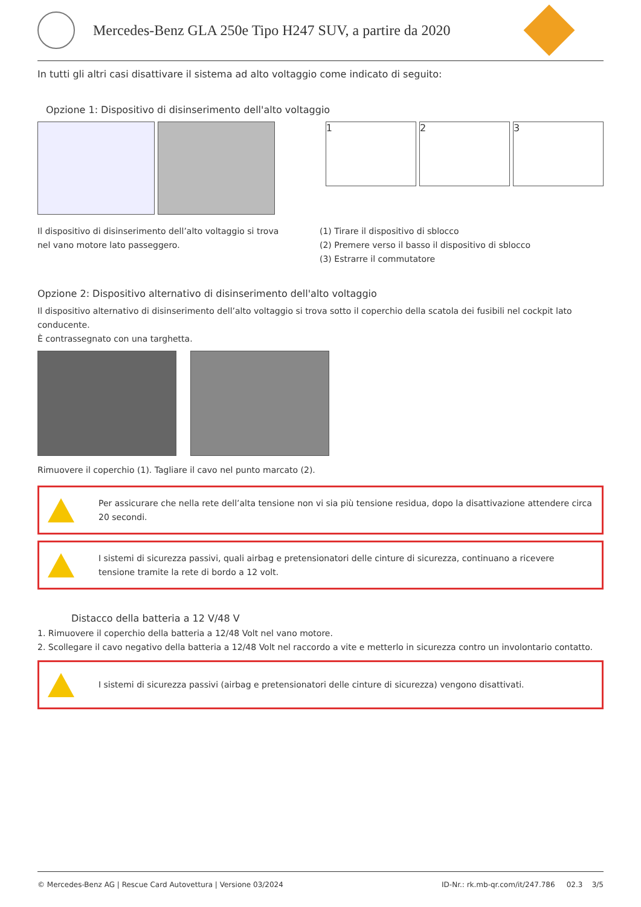Mercedes-Benz GLA 250e Tipo H247 SUV, a partire da 2020
In tutti gli altri casi disattivare il sistema ad alto voltaggio come indicato di seguito:
Opzione 1: Dispositivo di disinserimento dell'alto voltaggio
1 2 3
Il dispositivo di disinserimento dell’alto voltaggio si trova nel vano motore lato passeggero.
(1) Tirare il dispositivo di sblocco
(2) Premere verso il basso il dispositivo di sblocco
(3) Estrarre il commutatore
Opzione 2: Dispositivo alternativo di disinserimento dell'alto voltaggio
Il dispositivo alternativo di disinserimento dell’alto voltaggio si trova sotto il coperchio della scatola dei fusibili nel cockpit lato conducente.
È contrassegnato con una targhetta.
Rimuovere il coperchio (1). Tagliare il cavo nel punto marcato (2).
Per assicurare che nella rete dell’alta tensione non vi sia più tensione residua, dopo la disattivazione attendere circa 20 secondi.
I sistemi di sicurezza passivi, quali airbag e pretensionatori delle cinture di sicurezza, continuano a ricevere tensione tramite la rete di bordo a 12 volt.
Distacco della batteria a 12 V/48 V
1. Rimuovere il coperchio della batteria a 12/48 Volt nel vano motore.
2. Scollegare il cavo negativo della batteria a 12/48 Volt nel raccordo a vite e metterlo in sicurezza contro un involontario contatto.
I sistemi di sicurezza passivi (airbag e pretensionatori delle cinture di sicurezza) vengono disattivati.
© Mercedes-Benz AG | Rescue Card Autovettura | Versione 03/2024 ID-Nr.: rk.mb-qr.com/it/247.786 02.3 3/5